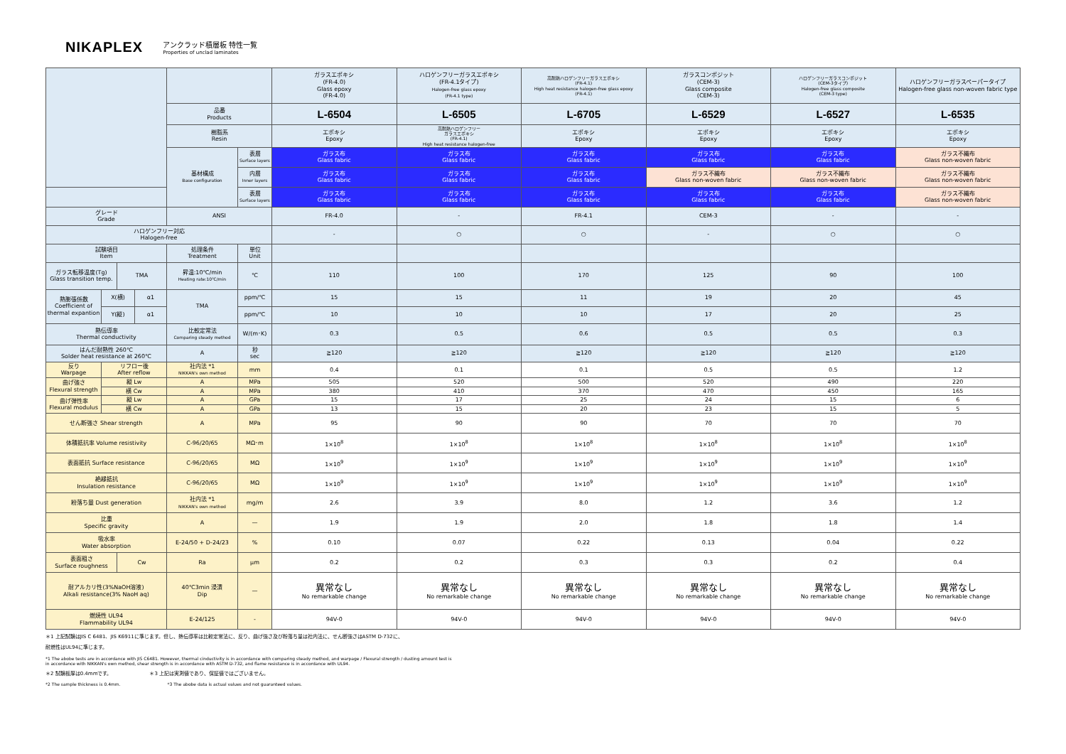NIKAPLEX
アンクラッド積層板 特性一覧
Properties of unclad laminates
| | | | | | | ガラスエポキシ (FR-4.0) Glass epoxy (FR-4.0) | ハロゲンフリーガラスエポキシ (FR-4.1タイプ) Halogen-free glass epoxy (FR-4.1 type) | 高耐熱ハロゲンフリーガラスエポキシ (FR-4.1) High heat resistance halogen-free glass epoxy (FR-4.1) | ガラスコンポジット (CEM-3) Glass composite (CEM-3) | ハロゲンフリーガラスコンポジット (CEM-3タイプ) Halogen-free glass composite (CEM-3 type) | ハロゲンフリーガラスペーパータイプ Halogen-free glass non-woven fabric type |
| | | | | 品番 Products | | L-6504 | L-6505 | L-6705 | L-6529 | L-6527 | L-6535 |
| | | | | 樹脂系 Resin | | エポキシ Epoxy | 高耐熱ハロゲンフリー ガラスエポキシ (FR-4.1) High heat resistance halogen-free | エポキシ Epoxy | エポキシ Epoxy | エポキシ Epoxy | エポキシ Epoxy |
| | | | | 基材構成 Base configuration | 表層 Surface layers | ガラス布 Glass fabric | ガラス布 Glass fabric | ガラス布 Glass fabric | ガラス布 Glass fabric | ガラス布 Glass fabric | ガラス不織布 Glass non-woven fabric |
| | | | | | 内層 Inner layers | ガラス布 Glass fabric | ガラス布 Glass fabric | ガラス布 Glass fabric | ガラス不織布 Glass non-woven fabric | ガラス不織布 Glass non-woven fabric | ガラス不織布 Glass non-woven fabric |
| | | | | | 表層 Surface layers | ガラス布 Glass fabric | ガラス布 Glass fabric | ガラス布 Glass fabric | ガラス布 Glass fabric | ガラス布 Glass fabric | ガラス不織布 Glass non-woven fabric |
| グレード Grade | | | | ANSI | | FR-4.0 | - | FR-4.1 | CEM-3 | - | - |
| ハロゲンフリー対応 Halogen-free | | | | | | - | ○ | ○ | - | ○ | ○ |
| 試験項目 Item | | | | 処理条件 Treatment | 単位 Unit | | | | | | |
| ガラス転移温度(Tg) Glass transition temp. | | TMA | | 昇温:10℃/min Heating rate:10℃/min | ℃ | 110 | 100 | 170 | 125 | 90 | 100 |
| 熱膨張係数 Coefficient of thermal expantion | X(横) | | α1 | TMA | ppm/℃ | 15 | 15 | 11 | 19 | 20 | 45 |
| | Y(縦) | | α1 | | ppm/℃ | 10 | 10 | 10 | 17 | 20 | 25 |
| 熱伝導率 Thermal conductivity | | | | 比較定常法 Comparing steady method | W/(m･K) | 0.3 | 0.5 | 0.6 | 0.5 | 0.5 | 0.3 |
| はんだ耐熱性 260℃ Solder heat resistance at 260℃ | | | | A | 秒 sec | ≧120 | ≧120 | ≧120 | ≧120 | ≧120 | ≧120 |
| 反り Warpage | リフロー後 After reflow | | | 社内法 *1 NIKKAN's own method | mm | 0.4 | 0.1 | 0.1 | 0.5 | 0.5 | 1.2 |
| 曲げ強さ Flexural strength | 縦 Lw | | | A | MPa | 505 | 520 | 500 | 520 | 490 | 220 |
| | 横 Cw | | | A | MPa | 380 | 410 | 370 | 470 | 450 | 165 |
| 曲げ弾性率 Flexural modulus | 縦 Lw | | | A | GPa | 15 | 17 | 25 | 24 | 15 | 6 |
| | 横 Cw | | | A | GPa | 13 | 15 | 20 | 23 | 15 | 5 |
| せん断強さ Shear strength | | | | A | MPa | 95 | 90 | 90 | 70 | 70 | 70 |
| 体積抵抗率 Volume resistivity | | | | C-96/20/65 | MΩ･m | 1×10<sup>8</sup> | 1×10<sup>8</sup> | 1×10<sup>8</sup> | 1×10<sup>8</sup> | 1×10<sup>8</sup> | 1×10<sup>8</sup> |
| 表面抵抗 Surface resistance | | | | C-96/20/65 | MΩ | 1×10<sup>9</sup> | 1×10<sup>9</sup> | 1×10<sup>9</sup> | 1×10<sup>9</sup> | 1×10<sup>9</sup> | 1×10<sup>9</sup> |
| 絶縁抵抗 Insulation resistance | | | | C-96/20/65 | MΩ | 1×10<sup>9</sup> | 1×10<sup>9</sup> | 1×10<sup>9</sup> | 1×10<sup>9</sup> | 1×10<sup>9</sup> | 1×10<sup>9</sup> |
| 粉落ち量 Dust generation | | | | 社内法 *1 NIKKAN's own method | mg/m | 2.6 | 3.9 | 8.0 | 1.2 | 3.6 | 1.2 |
| 比重 Specific gravity | | | | A | — | 1.9 | 1.9 | 2.0 | 1.8 | 1.8 | 1.4 |
| 吸水率 Water absorption | | | | E-24/50 + D-24/23 | % | 0.10 | 0.07 | 0.22 | 0.13 | 0.04 | 0.22 |
| 表面粗さ Surface roughness | | Cw | | Ra | μm | 0.2 | 0.2 | 0.3 | 0.3 | 0.2 | 0.4 |
| 耐アルカリ性(3%NaOH溶液) Alkali resistance(3% NaoH aq) | | | | 40℃3min 浸漬 Dip | — | 異常なし No remarkable change | 異常なし No remarkable change | 異常なし No remarkable change | 異常なし No remarkable change | 異常なし No remarkable change | 異常なし No remarkable change |
| 燃焼性 UL94 Flammability UL94 | | | | E-24/125 | - | 94V-0 | 94V-0 | 94V-0 | 94V-0 | 94V-0 | 94V-0 |
＊1 上記試験はJIS C 6481、JIS K6911に準じます。但し、熱伝導率は比較定常法に、反り、曲げ強さ及び粉落ち量は社内法に、せん断強さはASTM D-732に、
耐燃性はUL94に準じます。
*1 The abobe tests are in accordance with JIS C6481. However, thermal cinductivity is in accordance with comparing steady method, and warpage / Flexural strength / dusting amount test is
in accordance with NIKKAN's own method, shear strength is in accordance with ASTM D-732, and flame resistance is in accordance with UL94.
＊2 試験板厚は0.4mmです。　　　　　　　　＊3 上記は実測値であり、保証値ではございません。
*2 The sample thickness is 0.4mm.　　　　　　　　　　　*3 The abobe data is actual values and not guaranteed values.